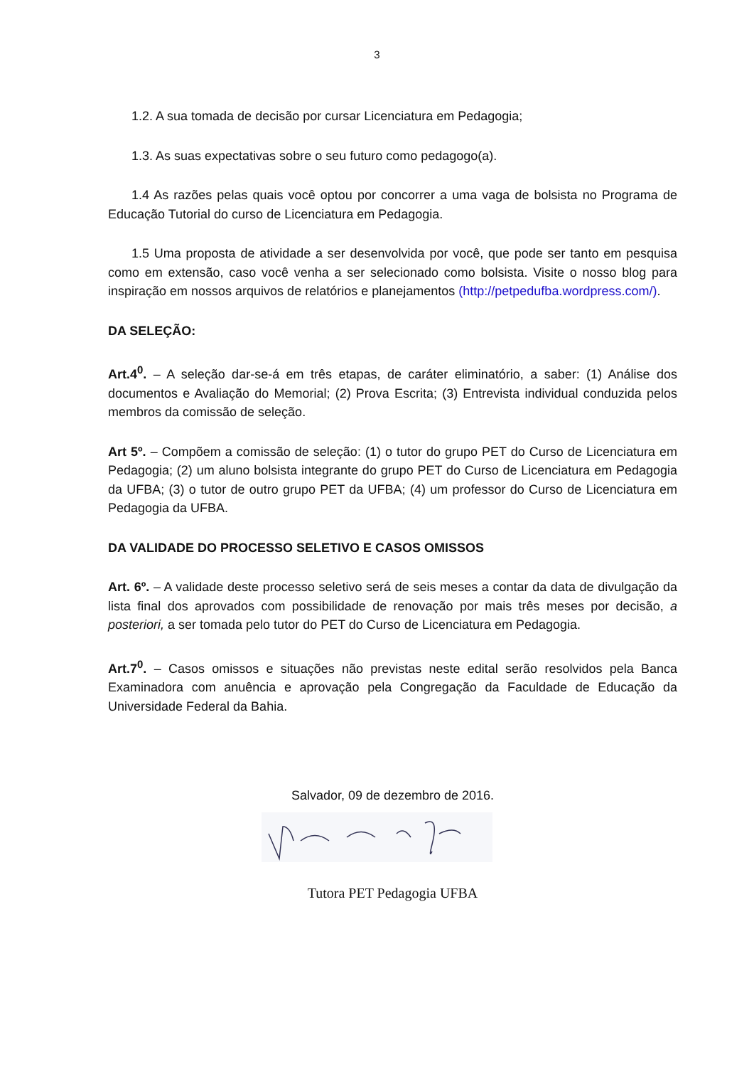3
1.2. A sua tomada de decisão por cursar Licenciatura em Pedagogia;
1.3. As suas expectativas sobre o seu futuro como pedagogo(a).
1.4 As razões pelas quais você optou por concorrer a uma vaga de bolsista no Programa de Educação Tutorial do curso de Licenciatura em Pedagogia.
1.5 Uma proposta de atividade a ser desenvolvida por você, que pode ser tanto em pesquisa como em extensão, caso você venha a ser selecionado como bolsista. Visite o nosso blog para inspiração em nossos arquivos de relatórios e planejamentos (http://petpedufba.wordpress.com/).
DA SELEÇÃO:
Art.4<sup>0</sup>. – A seleção dar-se-á em três etapas, de caráter eliminatório, a saber: (1) Análise dos documentos e Avaliação do Memorial; (2) Prova Escrita; (3) Entrevista individual conduzida pelos membros da comissão de seleção.
Art 5º. – Compõem a comissão de seleção: (1) o tutor do grupo PET do Curso de Licenciatura em Pedagogia; (2) um aluno bolsista integrante do grupo PET do Curso de Licenciatura em Pedagogia da UFBA; (3) o tutor de outro grupo PET da UFBA; (4) um professor do Curso de Licenciatura em Pedagogia da UFBA.
DA VALIDADE DO PROCESSO SELETIVO E CASOS OMISSOS
Art. 6º. – A validade deste processo seletivo será de seis meses a contar da data de divulgação da lista final dos aprovados com possibilidade de renovação por mais três meses por decisão, a posteriori, a ser tomada pelo tutor do PET do Curso de Licenciatura em Pedagogia.
Art.7<sup>0</sup>. – Casos omissos e situações não previstas neste edital serão resolvidos pela Banca Examinadora com anuência e aprovação pela Congregação da Faculdade de Educação da Universidade Federal da Bahia.
Salvador, 09 de dezembro de 2016.
Tutora PET Pedagogia UFBA